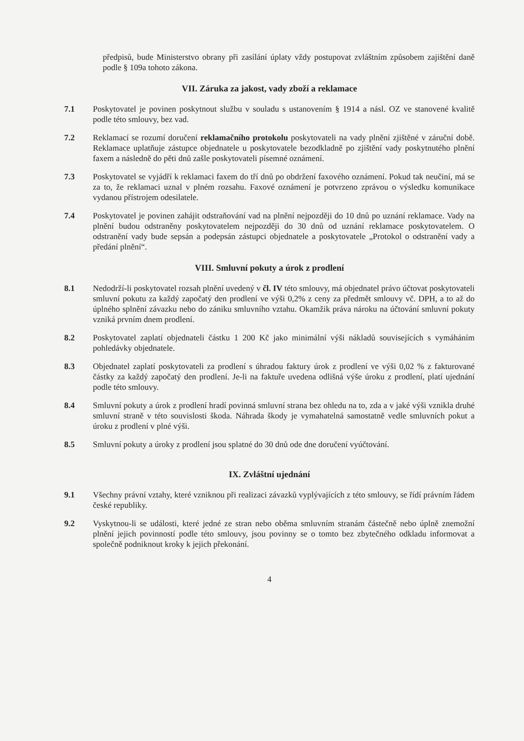předpisů, bude Ministerstvo obrany při zasílání úplaty vždy postupovat zvláštním způsobem zajištění daně podle § 109a tohoto zákona.
VII. Záruka za jakost, vady zboží a reklamace
7.1 Poskytovatel je povinen poskytnout službu v souladu s ustanovením § 1914 a násl. OZ ve stanovené kvalitě podle této smlouvy, bez vad.
7.2 Reklamací se rozumí doručení reklamačního protokolu poskytovateli na vady plnění zjištěné v záruční době. Reklamace uplatňuje zástupce objednatele u poskytovatele bezodkladně po zjištění vady poskytnutého plnění faxem a následně do pěti dnů zašle poskytovateli písemné oznámení.
7.3 Poskytovatel se vyjádří k reklamaci faxem do tří dnů po obdržení faxového oznámení. Pokud tak neučiní, má se za to, že reklamaci uznal v plném rozsahu. Faxové oznámení je potvrzeno zprávou o výsledku komunikace vydanou přístrojem odesilatele.
7.4 Poskytovatel je povinen zahájit odstraňování vad na plnění nejpozději do 10 dnů po uznání reklamace. Vady na plnění budou odstraněny poskytovatelem nejpozději do 30 dnů od uznání reklamace poskytovatelem. O odstranění vady bude sepsán a podepsán zástupci objednatele a poskytovatele „Protokol o odstranění vady a předání plnění“.
VIII. Smluvní pokuty a úrok z prodlení
8.1 Nedodrží-li poskytovatel rozsah plnění uvedený v čl. IV této smlouvy, má objednatel právo účtovat poskytovateli smluvní pokutu za každý započatý den prodlení ve výši 0,2% z ceny za předmět smlouvy vč. DPH, a to až do úplného splnění závazku nebo do zániku smluvního vztahu. Okamžik práva nároku na účtování smluvní pokuty vzniká prvním dnem prodlení.
8.2 Poskytovatel zaplatí objednateli částku 1 200 Kč jako minimální výši nákladů souvisejících s vymáháním pohledávky objednatele.
8.3 Objednatel zaplatí poskytovateli za prodlení s úhradou faktury úrok z prodlení ve výši 0,02 % z fakturované částky za každý započatý den prodlení. Je-li na faktuře uvedena odlišná výše úroku z prodlení, platí ujednání podle této smlouvy.
8.4 Smluvní pokuty a úrok z prodlení hradí povinná smluvní strana bez ohledu na to, zda a v jaké výši vznikla druhé smluvní straně v této souvislosti škoda. Náhrada škody je vymahatelná samostatně vedle smluvních pokut a úroku z prodlení v plné výši.
8.5 Smluvní pokuty a úroky z prodlení jsou splatné do 30 dnů ode dne doručení vyúčtování.
IX. Zvláštní ujednání
9.1 Všechny právní vztahy, které vzniknou při realizaci závazků vyplývajících z této smlouvy, se řídí právním řádem české republiky.
9.2 Vyskytnou-li se události, které jedné ze stran nebo oběma smluvním stranám částečně nebo úplně znemožní plnění jejich povinností podle této smlouvy, jsou povinny se o tomto bez zbytečného odkladu informovat a společně podniknout kroky k jejich překonání.
4